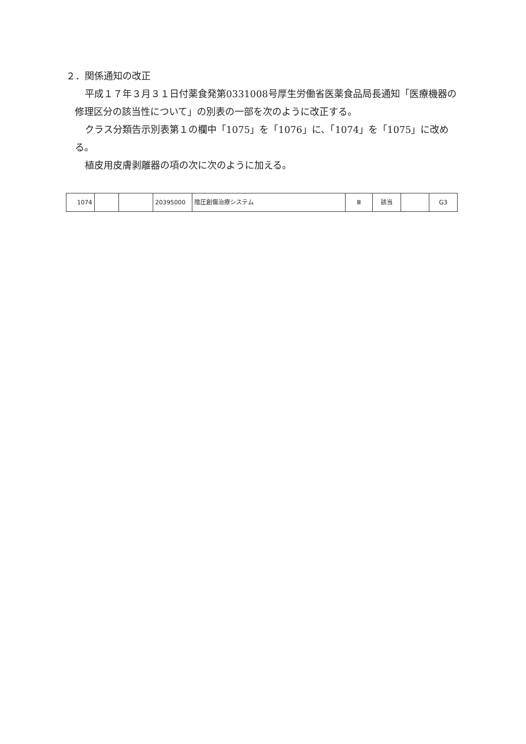２．関係通知の改正
平成１７年３月３１日付薬食発第0331008号厚生労働省医薬食品局長通知「医療機器の修理区分の該当性について」の別表の一部を次のように改正する。
クラス分類告示別表第１の欄中「1075」を「1076」に、「1074」を「1075」に改める。
植皮用皮膚剥離器の項の次に次のように加える。
| 1074 | | | 20395000 | 陰圧創傷治療システム | Ⅲ | 該当 | | G3 |